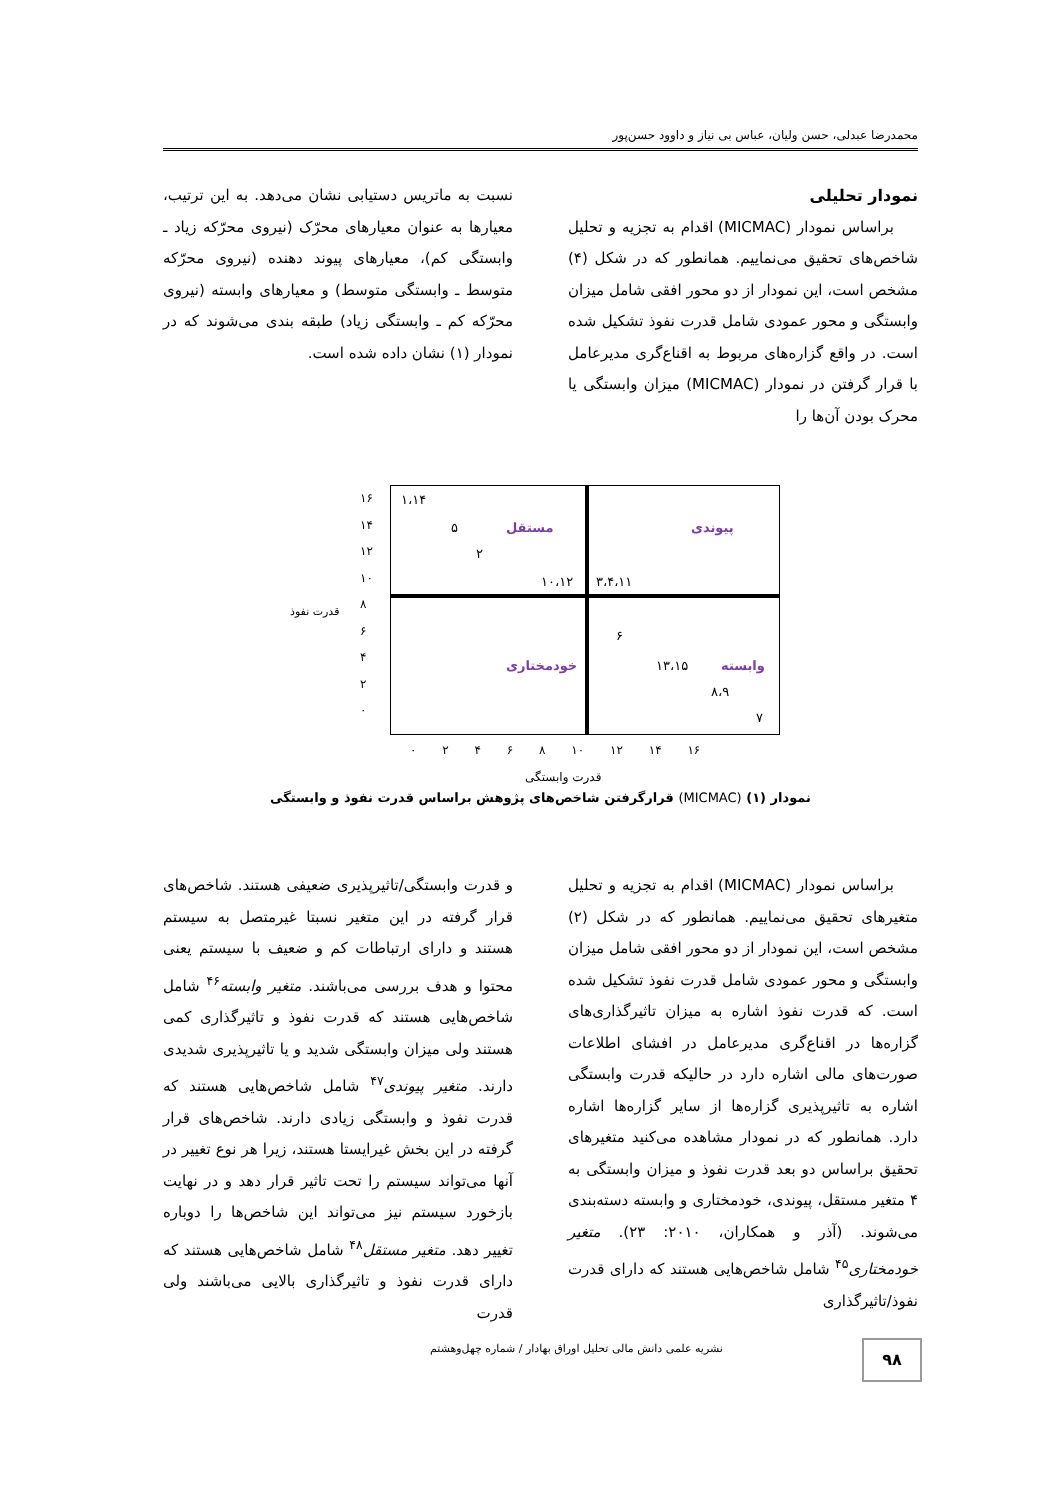محمدرضا عبدلی، حسن ولیان، عباس بی نیاز و داوود حسن‌پور
نمودار تحلیلی
براساس نمودار (MICMAC) اقدام به تجزیه و تحلیل شاخص‌های تحقیق می‌نماییم. همانطور که در شکل (۴) مشخص است، این نمودار از دو محور افقی شامل میزان وابستگی و محور عمودی شامل قدرت نفوذ تشکیل شده است. در واقع گزاره‌های مربوط به اقناع‌گری مدیرعامل با قرار گرفتن در نمودار (MICMAC) میزان وابستگی یا محرک بودن آن‌ها را
نسبت به ماتریس دستیابی نشان می‌دهد. به این ترتیب، معیارها به عنوان معیارهای محرّک (نیروی محرّکه زیاد ـ وابستگی کم)، معیارهای پیوند دهنده (نیروی محرّکه متوسط ـ وابستگی متوسط) و معیارهای وابسته (نیروی محرّکه کم ـ وابستگی زیاد) طبقه بندی می‌شوند که در نمودار (۱) نشان داده شده است.
۱،۱۴
۵ مستقل پیوندی
۲
۱۰،۱۲ ۳،۴،۱۱
۶
خودمختاری ۱۳،۱۵ وابسته
۸،۹
۷
۱۶
۱۴
۱۲
۱۰
۸
۶
۴
۲
۰
قدرت نفوذ
۰ ۲ ۴ ۶ ۸ ۱۰ ۱۲ ۱۴ ۱۶
قدرت وابستگی
نمودار (۱) (MICMAC) قرارگرفتن شاخص‌های پژوهش براساس قدرت نفوذ و وابستگی
براساس نمودار (MICMAC) اقدام به تجزیه و تحلیل متغیرهای تحقیق می‌نماییم. همانطور که در شکل (۲) مشخص است، این نمودار از دو محور افقی شامل میزان وابستگی و محور عمودی شامل قدرت نفوذ تشکیل شده است. که قدرت نفوذ اشاره به میزان تاثیرگذاری‌های گزاره‌ها در اقناع‌گری مدیرعامل در افشای اطلاعات صورت‌های مالی اشاره دارد در حالیکه قدرت وابستگی اشاره به تاثیرپذیری گزاره‌ها از سایر گزاره‌ها اشاره دارد. همانطور که در نمودار مشاهده می‌کنید متغیرهای تحقیق براساس دو بعد قدرت نفوذ و میزان وابستگی به ۴ متغیر مستقل، پیوندی، خودمختاری و وابسته دسته‌بندی می‌شوند. (آذر و همکاران، ۲۰۱۰: ۲۳). متغیر خودمختاری<sup>۴۵</sup> شامل شاخص‌هایی هستند که دارای قدرت نفوذ/تاثیرگذاری
و قدرت وابستگی/تاثیرپذیری ضعیفی هستند. شاخص‌های قرار گرفته در این متغیر نسبتا غیرمتصل به سیستم هستند و دارای ارتباطات کم و ضعیف با سیستم یعنی محتوا و هدف بررسی می‌باشند. متغیر وابسته<sup>۴۶</sup> شامل شاخص‌هایی هستند که قدرت نفوذ و تاثیرگذاری کمی هستند ولی میزان وابستگی شدید و یا تاثیرپذیری شدیدی دارند. متغیر پیوندی<sup>۴۷</sup> شامل شاخص‌هایی هستند که قدرت نفوذ و وابستگی زیادی دارند. شاخص‌های قرار گرفته در این بخش غیرایستا هستند، زیرا هر نوع تغییر در آنها می‌تواند سیستم را تحت تاثیر قرار دهد و در نهایت بازخورد سیستم نیز می‌تواند این شاخص‌ها را دوباره تغییر دهد. متغیر مستقل<sup>۴۸</sup> شامل شاخص‌هایی هستند که دارای قدرت نفوذ و تاثیرگذاری بالایی می‌باشند ولی قدرت
نشریه علمی دانش مالی تحلیل اوراق بهادار / شماره چهل‌وهشتم
۹۸